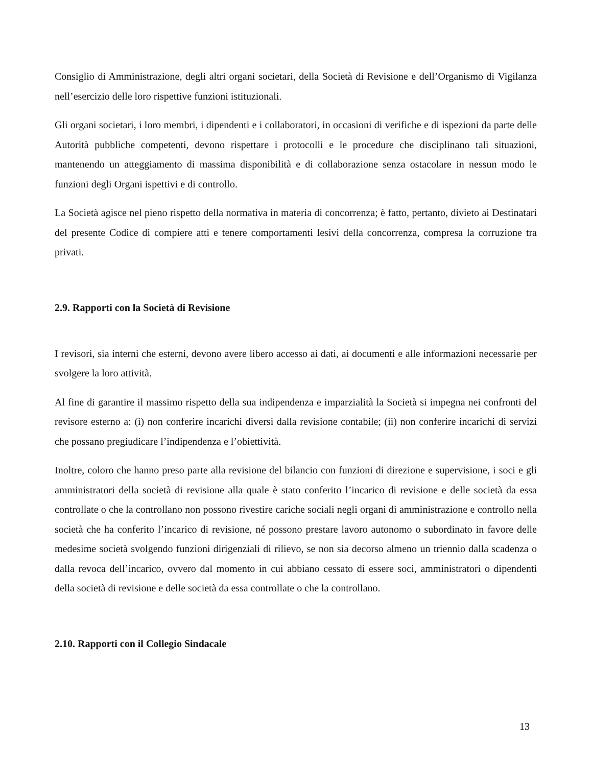Consiglio di Amministrazione, degli altri organi societari, della Società di Revisione e dell’Organismo di Vigilanza nell’esercizio delle loro rispettive funzioni istituzionali.
Gli organi societari, i loro membri, i dipendenti e i collaboratori, in occasioni di verifiche e di ispezioni da parte delle Autorità pubbliche competenti, devono rispettare i protocolli e le procedure che disciplinano tali situazioni, mantenendo un atteggiamento di massima disponibilità e di collaborazione senza ostacolare in nessun modo le funzioni degli Organi ispettivi e di controllo.
La Società agisce nel pieno rispetto della normativa in materia di concorrenza; è fatto, pertanto, divieto ai Destinatari del presente Codice di compiere atti e tenere comportamenti lesivi della concorrenza, compresa la corruzione tra privati.
2.9. Rapporti con la Società di Revisione
I revisori, sia interni che esterni, devono avere libero accesso ai dati, ai documenti e alle informazioni necessarie per svolgere la loro attività.
Al fine di garantire il massimo rispetto della sua indipendenza e imparzialità la Società si impegna nei confronti del revisore esterno a: (i) non conferire incarichi diversi dalla revisione contabile; (ii) non conferire incarichi di servizi che possano pregiudicare l’indipendenza e l’obiettività.
Inoltre, coloro che hanno preso parte alla revisione del bilancio con funzioni di direzione e supervisione, i soci e gli amministratori della società di revisione alla quale è stato conferito l’incarico di revisione e delle società da essa controllate o che la controllano non possono rivestire cariche sociali negli organi di amministrazione e controllo nella società che ha conferito l’incarico di revisione, né possono prestare lavoro autonomo o subordinato in favore delle medesime società svolgendo funzioni dirigenziali di rilievo, se non sia decorso almeno un triennio dalla scadenza o dalla revoca dell’incarico, ovvero dal momento in cui abbiano cessato di essere soci, amministratori o dipendenti della società di revisione e delle società da essa controllate o che la controllano.
2.10. Rapporti con il Collegio Sindacale
13